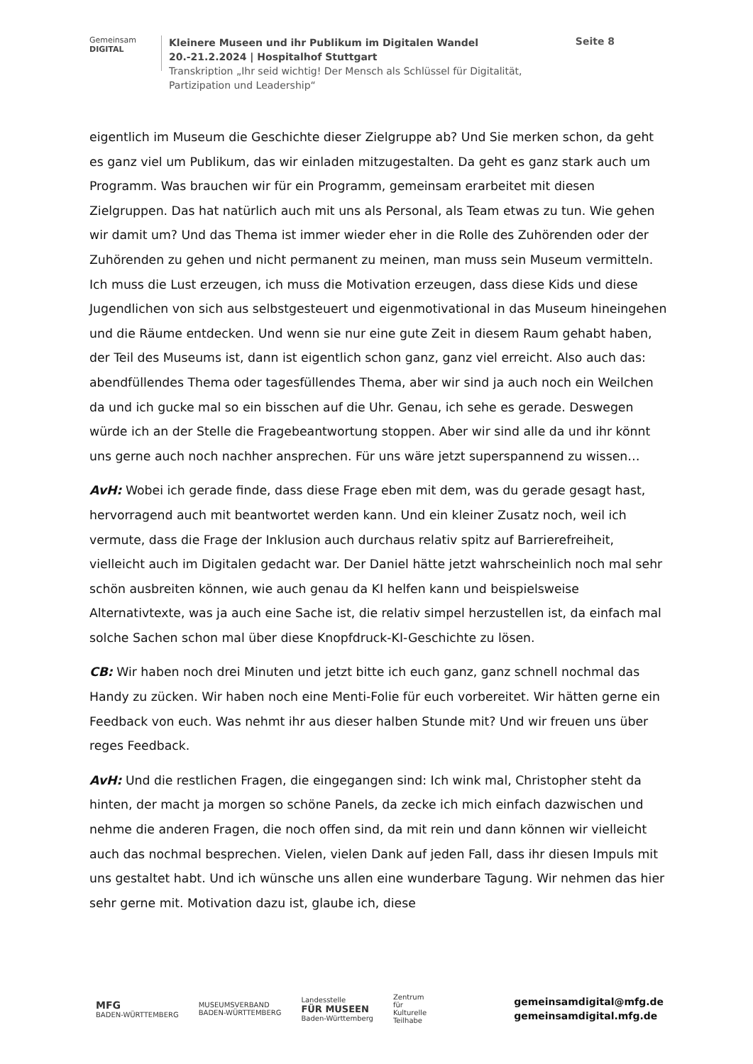Gemeinsam
DIGITAL
Kleinere Museen und ihr Publikum im Digitalen Wandel
20.-21.2.2024 | Hospitalhof Stuttgart
Transkription „Ihr seid wichtig! Der Mensch als Schlüssel für Digitalität,
Partizipation und Leadership“
Seite 8
eigentlich im Museum die Geschichte dieser Zielgruppe ab? Und Sie merken schon, da geht es ganz viel um Publikum, das wir einladen mitzugestalten. Da geht es ganz stark auch um Programm. Was brauchen wir für ein Programm, gemeinsam erarbeitet mit diesen Zielgruppen. Das hat natürlich auch mit uns als Personal, als Team etwas zu tun. Wie gehen wir damit um? Und das Thema ist immer wieder eher in die Rolle des Zuhörenden oder der Zuhörenden zu gehen und nicht permanent zu meinen, man muss sein Museum vermitteln. Ich muss die Lust erzeugen, ich muss die Motivation erzeugen, dass diese Kids und diese Jugendlichen von sich aus selbstgesteuert und eigenmotivational in das Museum hineingehen und die Räume entdecken. Und wenn sie nur eine gute Zeit in diesem Raum gehabt haben, der Teil des Museums ist, dann ist eigentlich schon ganz, ganz viel erreicht. Also auch das: abendfüllendes Thema oder tagesfüllendes Thema, aber wir sind ja auch noch ein Weilchen da und ich gucke mal so ein bisschen auf die Uhr. Genau, ich sehe es gerade. Deswegen würde ich an der Stelle die Fragebeantwortung stoppen. Aber wir sind alle da und ihr könnt uns gerne auch noch nachher ansprechen. Für uns wäre jetzt superspannend zu wissen…
AvH: Wobei ich gerade finde, dass diese Frage eben mit dem, was du gerade gesagt hast, hervorragend auch mit beantwortet werden kann. Und ein kleiner Zusatz noch, weil ich vermute, dass die Frage der Inklusion auch durchaus relativ spitz auf Barrierefreiheit, vielleicht auch im Digitalen gedacht war. Der Daniel hätte jetzt wahrscheinlich noch mal sehr schön ausbreiten können, wie auch genau da KI helfen kann und beispielsweise Alternativtexte, was ja auch eine Sache ist, die relativ simpel herzustellen ist, da einfach mal solche Sachen schon mal über diese Knopfdruck-KI-Geschichte zu lösen.
CB: Wir haben noch drei Minuten und jetzt bitte ich euch ganz, ganz schnell nochmal das Handy zu zücken. Wir haben noch eine Menti-Folie für euch vorbereitet. Wir hätten gerne ein Feedback von euch. Was nehmt ihr aus dieser halben Stunde mit? Und wir freuen uns über reges Feedback.
AvH: Und die restlichen Fragen, die eingegangen sind: Ich wink mal, Christopher steht da hinten, der macht ja morgen so schöne Panels, da zecke ich mich einfach dazwischen und nehme die anderen Fragen, die noch offen sind, da mit rein und dann können wir vielleicht auch das nochmal besprechen. Vielen, vielen Dank auf jeden Fall, dass ihr diesen Impuls mit uns gestaltet habt. Und ich wünsche uns allen eine wunderbare Tagung. Wir nehmen das hier sehr gerne mit. Motivation dazu ist, glaube ich, diese
MFG
BADEN-WÜRTTEMBERG
MUSEUMSVERBAND
BADEN-WÜRTTEMBERG
Landesstelle
FÜR MUSEEN
Baden-Württemberg
Zentrum
für
Kulturelle
Teilhabe
gemeinsamdigital@mfg.de
gemeinsamdigital.mfg.de